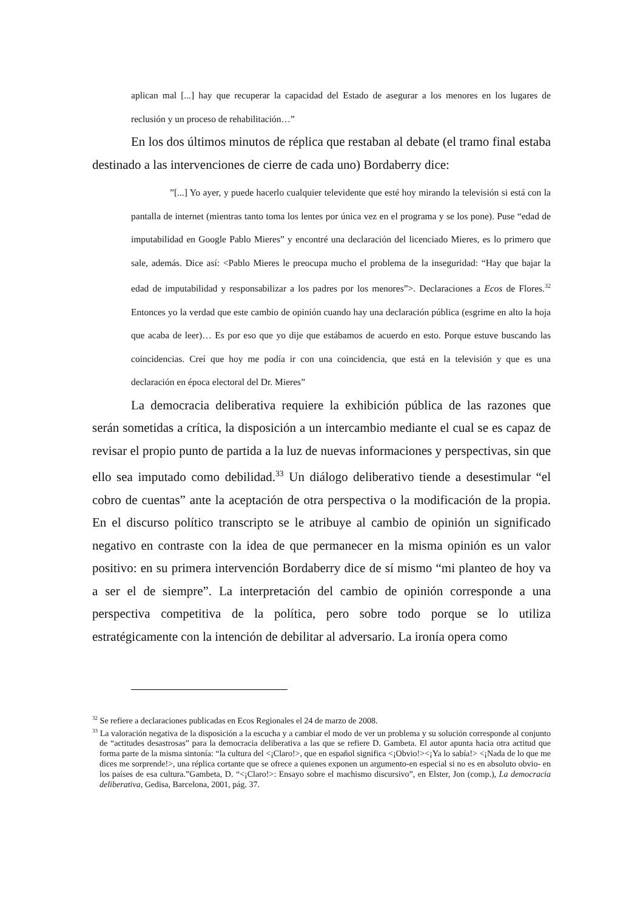aplican mal [...] hay que recuperar la capacidad del Estado de asegurar a los menores en los lugares de reclusión y un proceso de rehabilitación…”
En los dos últimos minutos de réplica que restaban al debate (el tramo final estaba destinado a las intervenciones de cierre de cada uno) Bordaberry dice:
”[...] Yo ayer, y puede hacerlo cualquier televidente que esté hoy mirando la televisión si está con la pantalla de internet (mientras tanto toma los lentes por única vez en el programa y se los pone). Puse “edad de imputabilidad en Google Pablo Mieres” y encontré una declaración del licenciado Mieres, es lo primero que sale, además. Dice así: <Pablo Mieres le preocupa mucho el problema de la inseguridad: “Hay que bajar la edad de imputabilidad y responsabilizar a los padres por los menores”>. Declaraciones a Ecos de Flores.<sup>32</sup> Entonces yo la verdad que este cambio de opinión cuando hay una declaración pública (esgrime en alto la hoja que acaba de leer)… Es por eso que yo dije que estábamos de acuerdo en esto. Porque estuve buscando las coincidencias. Creí que hoy me podía ir con una coincidencia, que está en la televisión y que es una declaración en época electoral del Dr. Mieres”
La democracia deliberativa requiere la exhibición pública de las razones que serán sometidas a crítica, la disposición a un intercambio mediante el cual se es capaz de revisar el propio punto de partida a la luz de nuevas informaciones y perspectivas, sin que ello sea imputado como debilidad.<sup>33</sup> Un diálogo deliberativo tiende a desestimular “el cobro de cuentas” ante la aceptación de otra perspectiva o la modificación de la propia. En el discurso político transcripto se le atribuye al cambio de opinión un significado negativo en contraste con la idea de que permanecer en la misma opinión es un valor positivo: en su primera intervención Bordaberry dice de sí mismo “mi planteo de hoy va a ser el de siempre”. La interpretación del cambio de opinión corresponde a una perspectiva competitiva de la política, pero sobre todo porque se lo utiliza estratégicamente con la intención de debilitar al adversario. La ironía opera como
<sup>32</sup> Se refiere a declaraciones publicadas en Ecos Regionales el 24 de marzo de 2008.
<sup>33</sup> La valoración negativa de la disposición a la escucha y a cambiar el modo de ver un problema y su solución corresponde al conjunto de “actitudes desastrosas” para la democracia deliberativa a las que se refiere D. Gambeta. El autor apunta hacia otra actitud que forma parte de la misma sintonía: “la cultura del <¡Claro!>, que en español significa <¡Obvio!><¡Ya lo sabía!> <¡Nada de lo que me dices me sorprende!>, una réplica cortante que se ofrece a quienes exponen un argumento-en especial si no es en absoluto obvio- en los países de esa cultura.”Gambeta, D. “<¡Claro!>: Ensayo sobre el machismo discursivo”, en Elster, Jon (comp.), La democracia deliberativa, Gedisa, Barcelona, 2001, pág. 37.